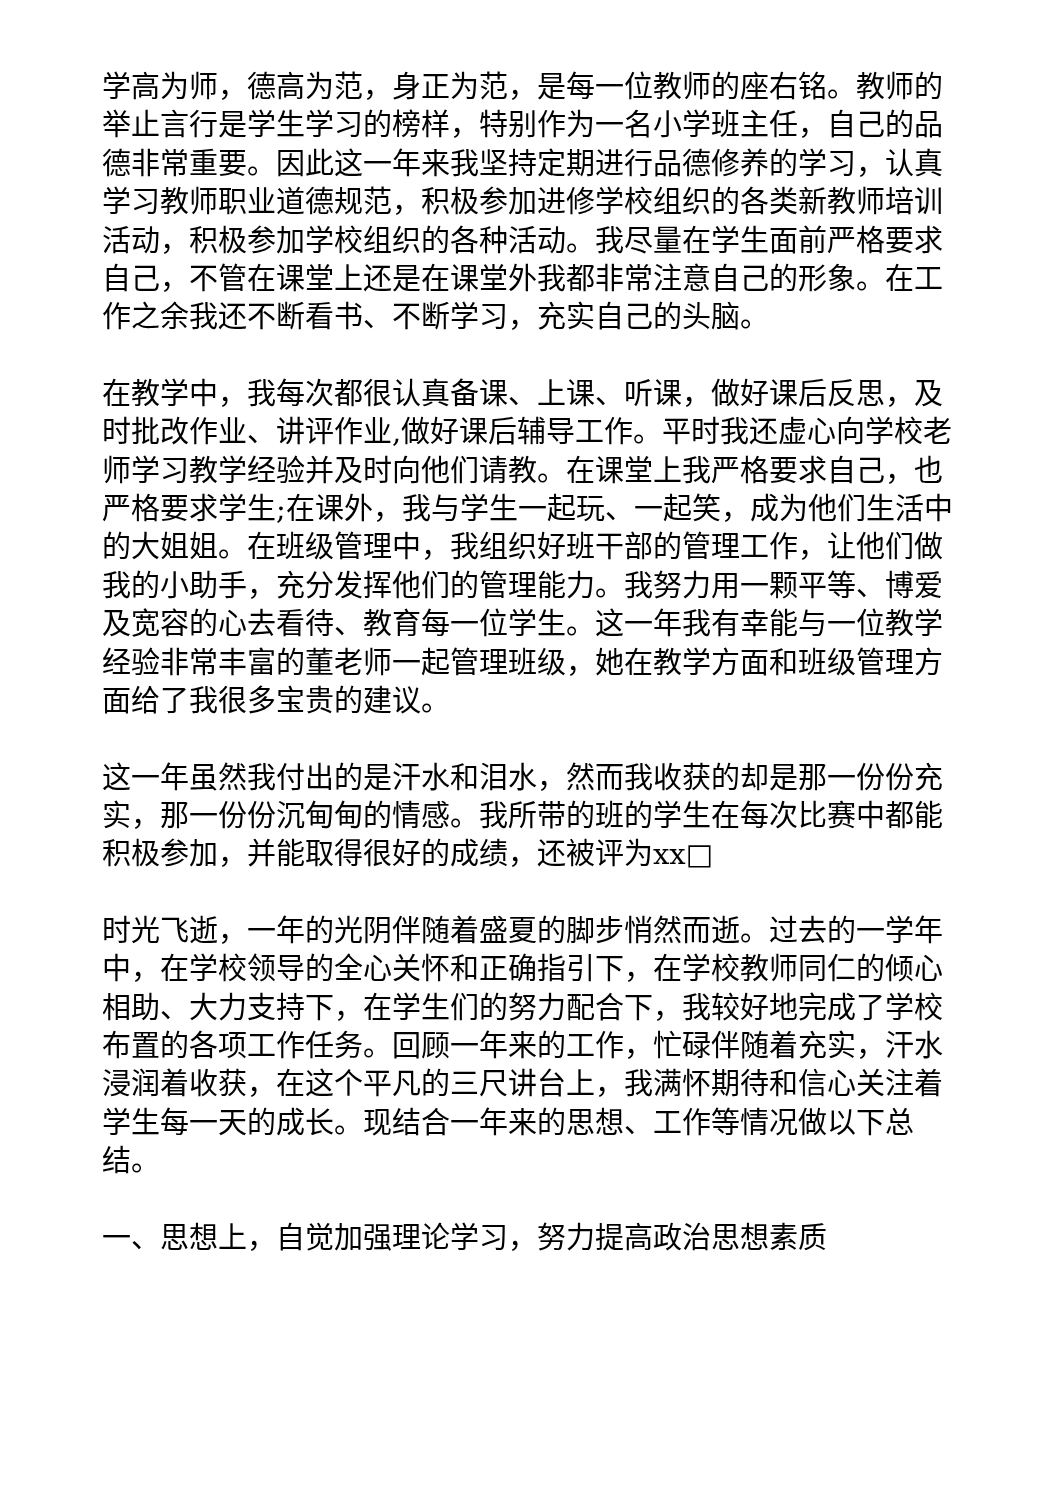学高为师，德高为范，身正为范，是每一位教师的座右铭。教师的举止言行是学生学习的榜样，特别作为一名小学班主任，自己的品德非常重要。因此这一年来我坚持定期进行品德修养的学习，认真学习教师职业道德规范，积极参加进修学校组织的各类新教师培训活动，积极参加学校组织的各种活动。我尽量在学生面前严格要求自己，不管在课堂上还是在课堂外我都非常注意自己的形象。在工作之余我还不断看书、不断学习，充实自己的头脑。
在教学中，我每次都很认真备课、上课、听课，做好课后反思，及时批改作业、讲评作业,做好课后辅导工作。平时我还虚心向学校老师学习教学经验并及时向他们请教。在课堂上我严格要求自己，也严格要求学生;在课外，我与学生一起玩、一起笑，成为他们生活中的大姐姐。在班级管理中，我组织好班干部的管理工作，让他们做我的小助手，充分发挥他们的管理能力。我努力用一颗平等、博爱及宽容的心去看待、教育每一位学生。这一年我有幸能与一位教学经验非常丰富的董老师一起管理班级，她在教学方面和班级管理方面给了我很多宝贵的建议。
这一年虽然我付出的是汗水和泪水，然而我收获的却是那一份份充实，那一份份沉甸甸的情感。我所带的班的学生在每次比赛中都能积极参加，并能取得很好的成绩，还被评为xx□
时光飞逝，一年的光阴伴随着盛夏的脚步悄然而逝。过去的一学年中，在学校领导的全心关怀和正确指引下，在学校教师同仁的倾心相助、大力支持下，在学生们的努力配合下，我较好地完成了学校布置的各项工作任务。回顾一年来的工作，忙碌伴随着充实，汗水浸润着收获，在这个平凡的三尺讲台上，我满怀期待和信心关注着学生每一天的成长。现结合一年来的思想、工作等情况做以下总结。
一、思想上，自觉加强理论学习，努力提高政治思想素质